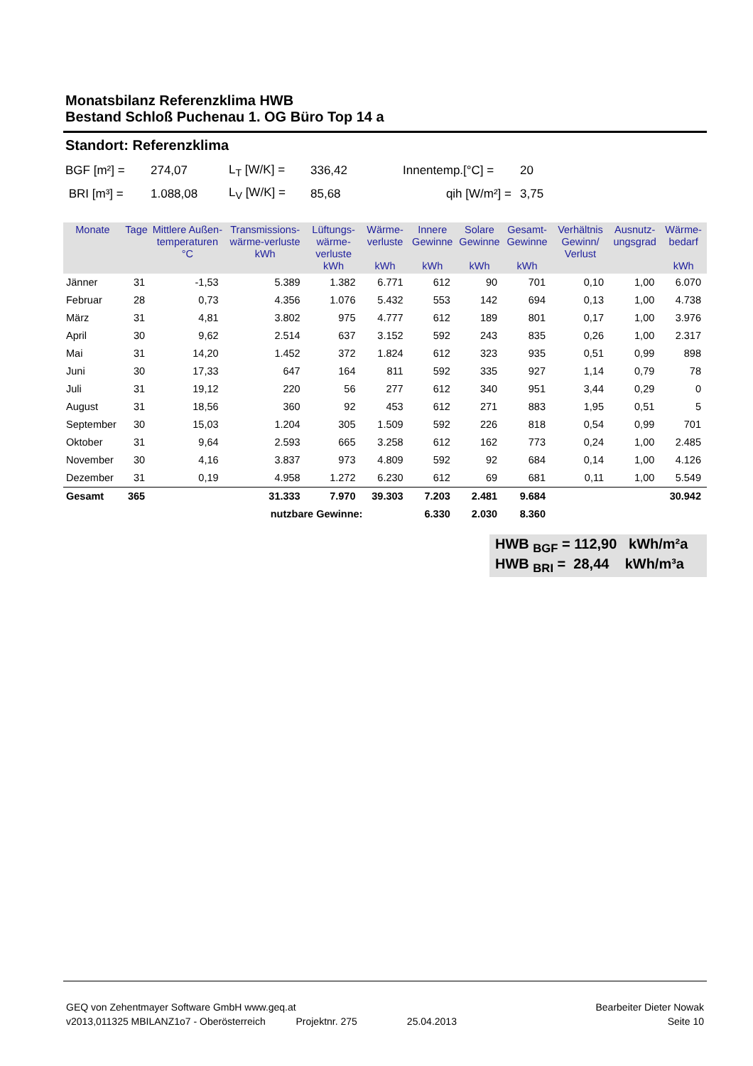Monatsbilanz Referenzklima HWB
Bestand Schloß Puchenau 1. OG Büro Top 14 a
Standort: Referenzklima
| BGF [m²] = | 274,07 | L<sub>T</sub> [W/K] = | 336,42 | Innentemp.[°C] = | 20 |
| BRI [m³] = | 1.088,08 | L<sub>V</sub> [W/K] = | 85,68 | qih [W/m²] = | 3,75 |
| Monate | Tage | Mittlere Außen-temperaturen °C | Transmissions-wärme-verluste kWh | Lüftungs-wärme-verluste kWh | Wärme-verluste kWh | Innere Gewinne kWh | Solare Gewinne kWh | Gesamt-Gewinne kWh | Verhältnis Gewinn/ Verlust | Ausnutz-ungsgrad | Wärme-bedarf kWh |
| --- | --- | --- | --- | --- | --- | --- | --- | --- | --- | --- | --- |
| Jänner | 31 | -1,53 | 5.389 | 1.382 | 6.771 | 612 | 90 | 701 | 0,10 | 1,00 | 6.070 |
| Februar | 28 | 0,73 | 4.356 | 1.076 | 5.432 | 553 | 142 | 694 | 0,13 | 1,00 | 4.738 |
| März | 31 | 4,81 | 3.802 | 975 | 4.777 | 612 | 189 | 801 | 0,17 | 1,00 | 3.976 |
| April | 30 | 9,62 | 2.514 | 637 | 3.152 | 592 | 243 | 835 | 0,26 | 1,00 | 2.317 |
| Mai | 31 | 14,20 | 1.452 | 372 | 1.824 | 612 | 323 | 935 | 0,51 | 0,99 | 898 |
| Juni | 30 | 17,33 | 647 | 164 | 811 | 592 | 335 | 927 | 1,14 | 0,79 | 78 |
| Juli | 31 | 19,12 | 220 | 56 | 277 | 612 | 340 | 951 | 3,44 | 0,29 | 0 |
| August | 31 | 18,56 | 360 | 92 | 453 | 612 | 271 | 883 | 1,95 | 0,51 | 5 |
| September | 30 | 15,03 | 1.204 | 305 | 1.509 | 592 | 226 | 818 | 0,54 | 0,99 | 701 |
| Oktober | 31 | 9,64 | 2.593 | 665 | 3.258 | 612 | 162 | 773 | 0,24 | 1,00 | 2.485 |
| November | 30 | 4,16 | 3.837 | 973 | 4.809 | 592 | 92 | 684 | 0,14 | 1,00 | 4.126 |
| Dezember | 31 | 0,19 | 4.958 | 1.272 | 6.230 | 612 | 69 | 681 | 0,11 | 1,00 | 5.549 |
| Gesamt | 365 | | 31.333 | 7.970 | 39.303 | 7.203 | 2.481 | 9.684 | | | 30.942 |
| | | | nutzbare Gewinne: | | | 6.330 | 2.030 | 8.360 | | | |
HWB <sub>BGF</sub> = 112,90 kWh/m²a
HWB <sub>BRI</sub> = 28,44 kWh/m³a
GEQ von Zehentmayer Software GmbH www.geq.at Bearbeiter Dieter Nowak
v2013,011325 MBILANZ1o7 - Oberösterreich Projektnr. 275 25.04.2013 Seite 10